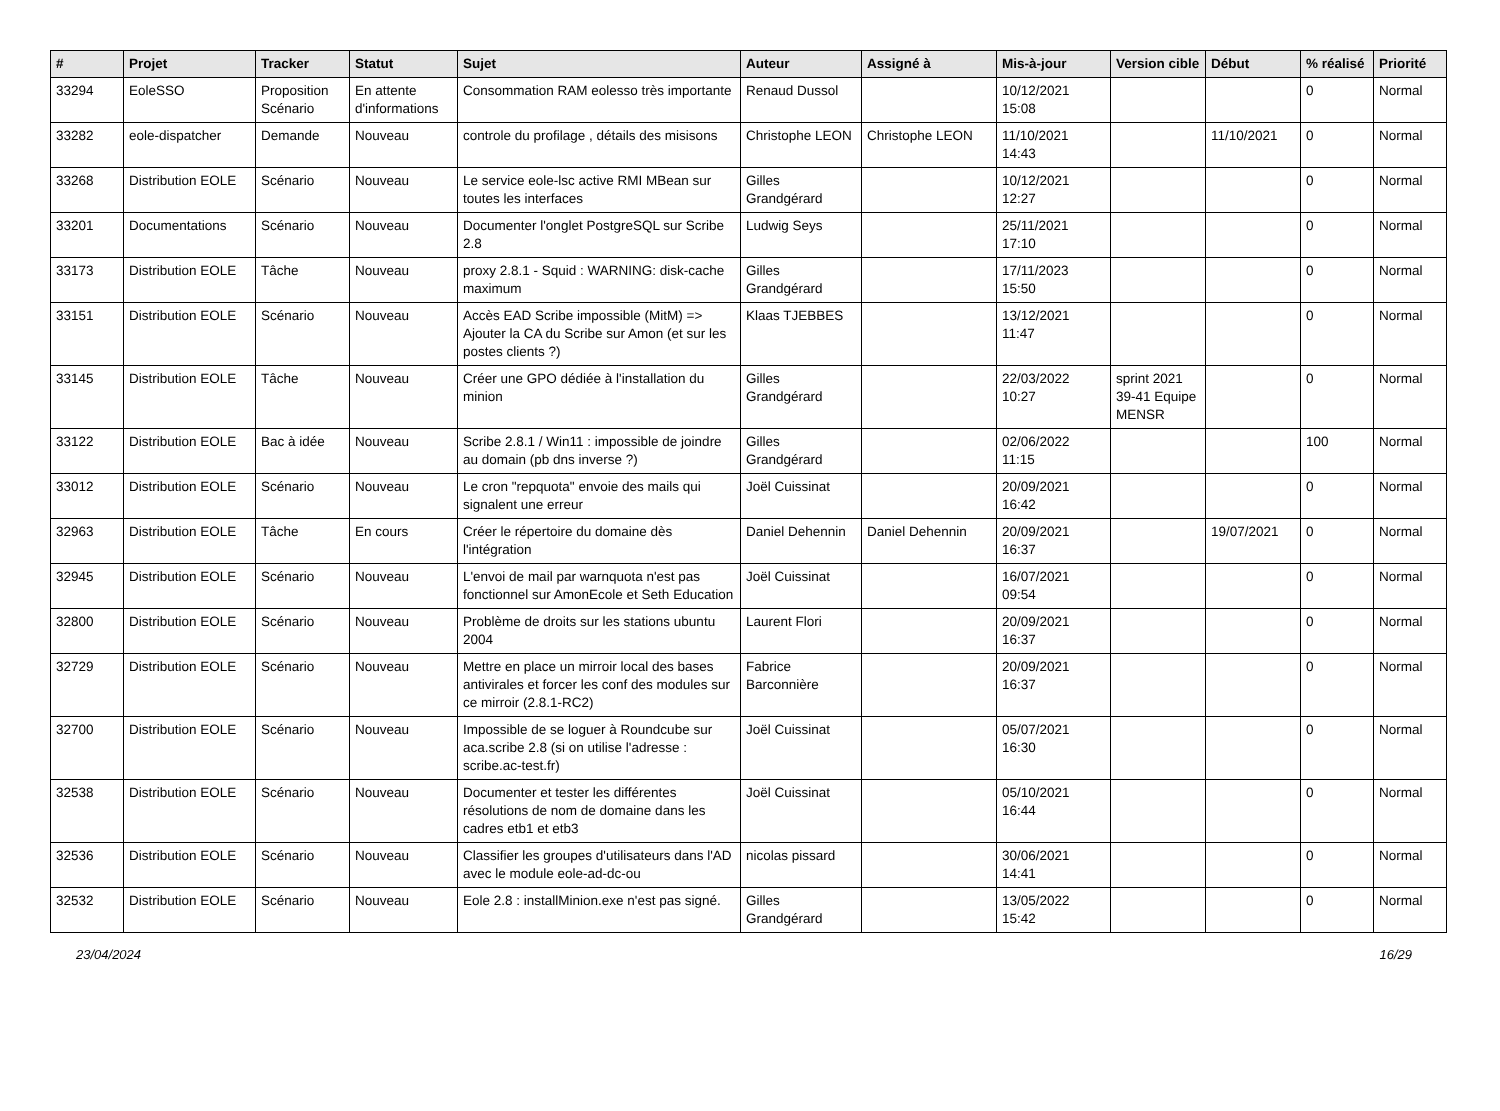| # | Projet | Tracker | Statut | Sujet | Auteur | Assigné à | Mis-à-jour | Version cible | Début | % réalisé | Priorité |
| --- | --- | --- | --- | --- | --- | --- | --- | --- | --- | --- | --- |
| 33294 | EoleSSO | Proposition Scénario | En attente d'informations | Consommation RAM eolesso très importante | Renaud Dussol | | 10/12/2021 15:08 | | | 0 | Normal |
| 33282 | eole-dispatcher | Demande | Nouveau | controle du profilage , détails des misisons | Christophe LEON | Christophe LEON | 11/10/2021 14:43 | | 11/10/2021 | 0 | Normal |
| 33268 | Distribution EOLE | Scénario | Nouveau | Le service eole-lsc active RMI MBean sur toutes les interfaces | Gilles Grandgérard | | 10/12/2021 12:27 | | | 0 | Normal |
| 33201 | Documentations | Scénario | Nouveau | Documenter l'onglet PostgreSQL sur Scribe 2.8 | Ludwig Seys | | 25/11/2021 17:10 | | | 0 | Normal |
| 33173 | Distribution EOLE | Tâche | Nouveau | proxy 2.8.1 - Squid : WARNING: disk-cache maximum | Gilles Grandgérard | | 17/11/2023 15:50 | | | 0 | Normal |
| 33151 | Distribution EOLE | Scénario | Nouveau | Accès EAD Scribe impossible (MitM) => Ajouter la CA du Scribe sur Amon (et sur les postes clients ?) | Klaas TJEBBES | | 13/12/2021 11:47 | | | 0 | Normal |
| 33145 | Distribution EOLE | Tâche | Nouveau | Créer une GPO dédiée à l'installation du minion | Gilles Grandgérard | | 22/03/2022 10:27 | sprint 2021 39-41 Equipe MENSR | | 0 | Normal |
| 33122 | Distribution EOLE | Bac à idée | Nouveau | Scribe 2.8.1 / Win11 : impossible de joindre au domain (pb dns inverse ?) | Gilles Grandgérard | | 02/06/2022 11:15 | | | 100 | Normal |
| 33012 | Distribution EOLE | Scénario | Nouveau | Le cron "repquota" envoie des mails qui signalent une erreur | Joël Cuissinat | | 20/09/2021 16:42 | | | 0 | Normal |
| 32963 | Distribution EOLE | Tâche | En cours | Créer le répertoire du domaine dès l'intégration | Daniel Dehennin | Daniel Dehennin | 20/09/2021 16:37 | | 19/07/2021 | 0 | Normal |
| 32945 | Distribution EOLE | Scénario | Nouveau | L'envoi de mail par warnquota n'est pas fonctionnel sur AmonEcole et Seth Education | Joël Cuissinat | | 16/07/2021 09:54 | | | 0 | Normal |
| 32800 | Distribution EOLE | Scénario | Nouveau | Problème de droits sur les stations ubuntu 2004 | Laurent Flori | | 20/09/2021 16:37 | | | 0 | Normal |
| 32729 | Distribution EOLE | Scénario | Nouveau | Mettre en place un mirroir local des bases antivirales et forcer les conf des modules sur ce mirroir (2.8.1-RC2) | Fabrice Barconnière | | 20/09/2021 16:37 | | | 0 | Normal |
| 32700 | Distribution EOLE | Scénario | Nouveau | Impossible de se loguer à Roundcube sur aca.scribe 2.8 (si on utilise l'adresse : scribe.ac-test.fr) | Joël Cuissinat | | 05/07/2021 16:30 | | | 0 | Normal |
| 32538 | Distribution EOLE | Scénario | Nouveau | Documenter et tester les différentes résolutions de nom de domaine dans les cadres etb1 et etb3 | Joël Cuissinat | | 05/10/2021 16:44 | | | 0 | Normal |
| 32536 | Distribution EOLE | Scénario | Nouveau | Classifier les groupes d'utilisateurs dans l'AD avec le module eole-ad-dc-ou | nicolas pissard | | 30/06/2021 14:41 | | | 0 | Normal |
| 32532 | Distribution EOLE | Scénario | Nouveau | Eole 2.8 : installMinion.exe n'est pas signé. | Gilles Grandgérard | | 13/05/2022 15:42 | | | 0 | Normal |
23/04/2024 16/29